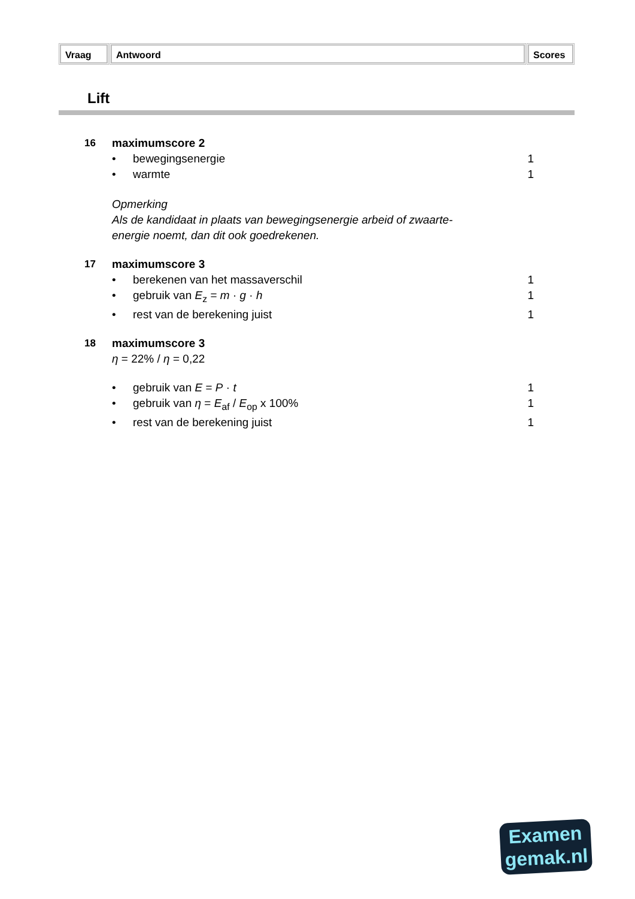Vraag Antwoord Scores
Lift
16 maximumscore 2
• bewegingsenergie 1
• warmte 1
Opmerking
Als de kandidaat in plaats van bewegingsenergie arbeid of zwaarte-
energie noemt, dan dit ook goedrekenen.
17 maximumscore 3
• berekenen van het massaverschil 1
• gebruik van E<sub>z</sub> = m · g · h 1
• rest van de berekening juist 1
18 maximumscore 3
η = 22% / η = 0,22
• gebruik van E = P · t 1
• gebruik van η = E<sub>af</sub> / E<sub>op</sub> x 100% 1
• rest van de berekening juist 1
Examen
gemak.nl